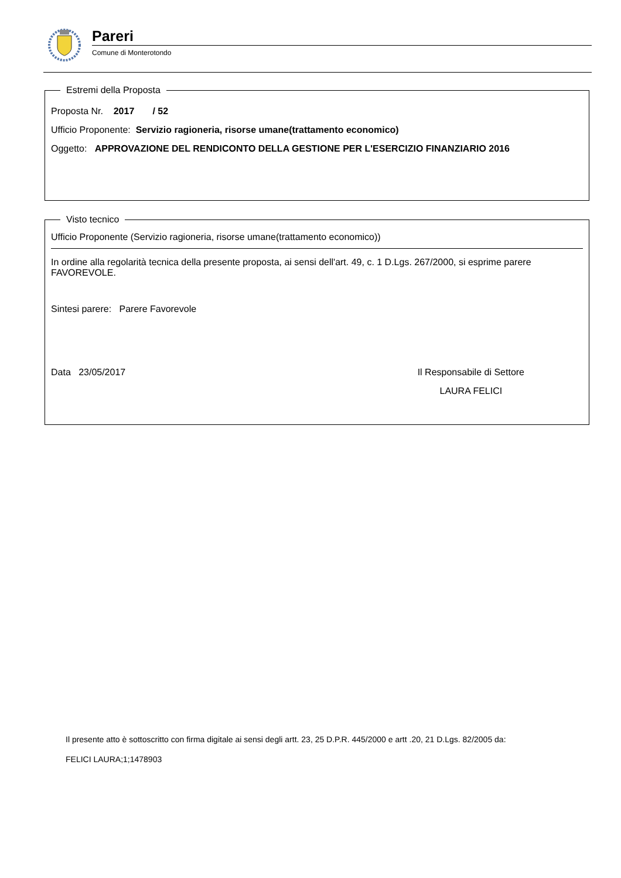Pareri
Comune di Monterotondo
Estremi della Proposta
Proposta Nr. 2017 / 52
Ufficio Proponente: Servizio ragioneria, risorse umane(trattamento economico)
Oggetto: APPROVAZIONE DEL RENDICONTO DELLA GESTIONE PER L'ESERCIZIO FINANZIARIO 2016
Visto tecnico
Ufficio Proponente (Servizio ragioneria, risorse umane(trattamento economico))
In ordine alla regolarità tecnica della presente proposta, ai sensi dell'art. 49, c. 1 D.Lgs. 267/2000, si esprime parere FAVOREVOLE.
Sintesi parere: Parere Favorevole
Data 23/05/2017 Il Responsabile di Settore
LAURA FELICI
Il presente atto è sottoscritto con firma digitale ai sensi degli artt. 23, 25 D.P.R. 445/2000 e artt .20, 21 D.Lgs. 82/2005 da:
FELICI LAURA;1;1478903